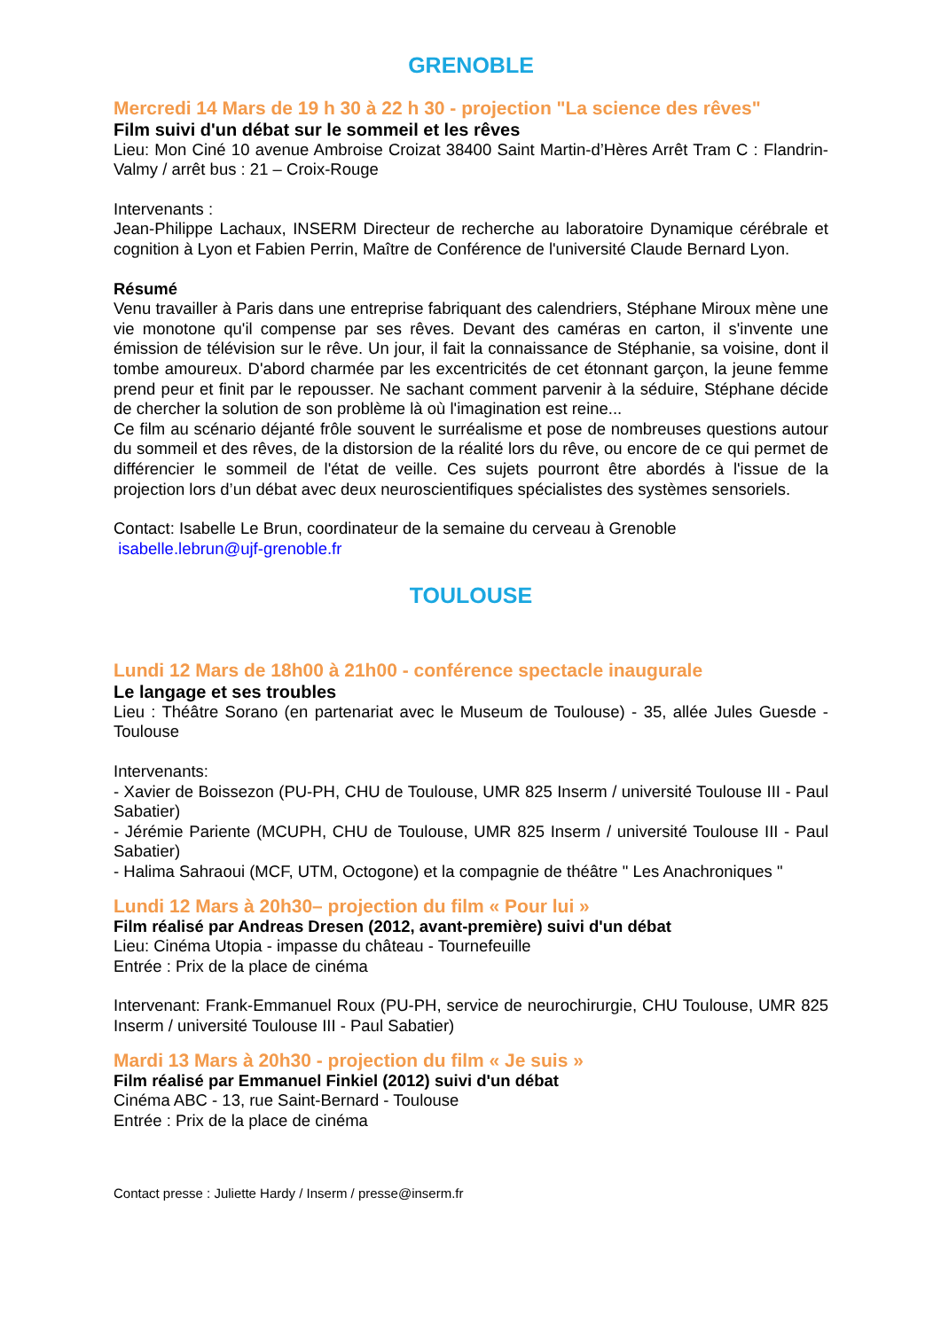GRENOBLE
Mercredi 14 Mars de 19 h 30 à 22 h 30 - projection "La science des rêves"
Film suivi d'un débat sur le sommeil et les rêves
Lieu: Mon Ciné 10 avenue Ambroise Croizat 38400 Saint Martin-d’Hères Arrêt Tram C : Flandrin-Valmy / arrêt bus : 21 – Croix-Rouge
Intervenants :
Jean-Philippe Lachaux, INSERM Directeur de recherche au laboratoire Dynamique cérébrale et cognition à Lyon et Fabien Perrin, Maître de Conférence de l'université Claude Bernard Lyon.
Résumé
Venu travailler à Paris dans une entreprise fabriquant des calendriers, Stéphane Miroux mène une vie monotone qu'il compense par ses rêves. Devant des caméras en carton, il s'invente une émission de télévision sur le rêve. Un jour, il fait la connaissance de Stéphanie, sa voisine, dont il tombe amoureux. D'abord charmée par les excentricités de cet étonnant garçon, la jeune femme prend peur et finit par le repousser. Ne sachant comment parvenir à la séduire, Stéphane décide de chercher la solution de son problème là où l'imagination est reine...
Ce film au scénario déjanté frôle souvent le surréalisme et pose de nombreuses questions autour du sommeil et des rêves, de la distorsion de la réalité lors du rêve, ou encore de ce qui permet de différencier le sommeil de l'état de veille. Ces sujets pourront être abordés à l'issue de la projection lors d’un débat avec deux neuroscientifiques spécialistes des systèmes sensoriels.
Contact: Isabelle Le Brun, coordinateur de la semaine du cerveau à Grenoble
isabelle.lebrun@ujf-grenoble.fr
TOULOUSE
Lundi 12 Mars de 18h00 à 21h00 - conférence spectacle inaugurale
Le langage et ses troubles
Lieu : Théâtre Sorano (en partenariat avec le Museum de Toulouse) - 35, allée Jules Guesde - Toulouse
Intervenants:
- Xavier de Boissezon (PU-PH, CHU de Toulouse, UMR 825 Inserm / université Toulouse III - Paul Sabatier)
- Jérémie Pariente (MCUPH, CHU de Toulouse, UMR 825 Inserm / université Toulouse III - Paul Sabatier)
- Halima Sahraoui (MCF, UTM, Octogone) et la compagnie de théâtre " Les Anachroniques "
Lundi 12 Mars à 20h30– projection du film « Pour lui »
Film réalisé par Andreas Dresen (2012, avant-première) suivi d'un débat
Lieu: Cinéma Utopia - impasse du château - Tournefeuille
Entrée : Prix de la place de cinéma
Intervenant: Frank-Emmanuel Roux (PU-PH, service de neurochirurgie, CHU Toulouse, UMR 825 Inserm / université Toulouse III - Paul Sabatier)
Mardi 13 Mars à 20h30 - projection du film « Je suis »
Film réalisé par Emmanuel Finkiel (2012) suivi d'un débat
Cinéma ABC - 13, rue Saint-Bernard - Toulouse
Entrée : Prix de la place de cinéma
Contact presse : Juliette Hardy / Inserm / presse@inserm.fr